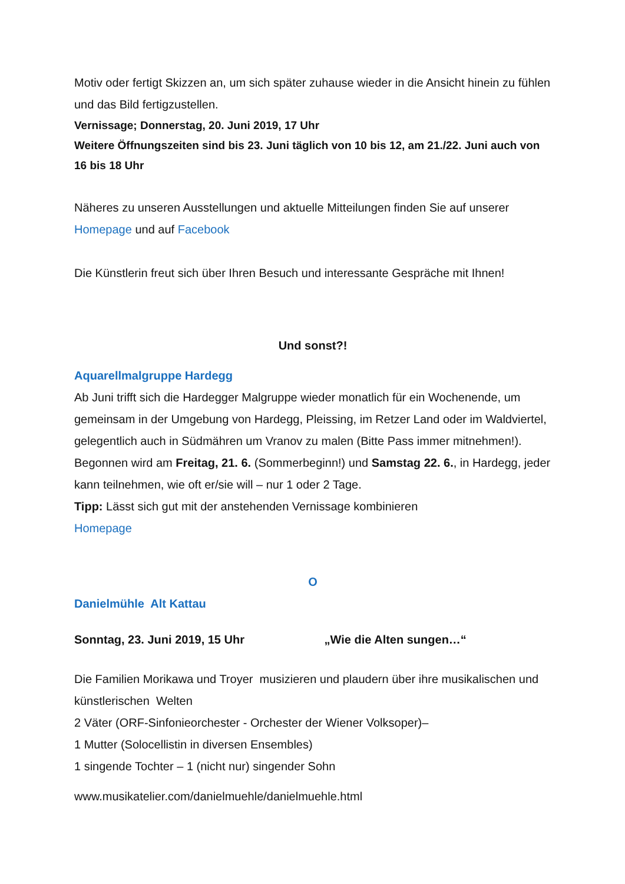Motiv oder fertigt Skizzen an, um sich später zuhause wieder in die Ansicht hinein zu fühlen und das Bild fertigzustellen.
Vernissage; Donnerstag, 20. Juni 2019, 17 Uhr
Weitere Öffnungszeiten sind bis 23. Juni täglich von 10 bis 12, am 21./22. Juni auch von 16 bis 18 Uhr
Näheres zu unseren Ausstellungen und aktuelle Mitteilungen finden Sie auf unserer Homepage und auf Facebook
Die Künstlerin freut sich über Ihren Besuch und interessante Gespräche mit Ihnen!
Und sonst?!
Aquarellmalgruppe Hardegg
Ab Juni trifft sich die Hardegger Malgruppe wieder monatlich für ein Wochenende, um gemeinsam in der Umgebung von Hardegg, Pleissing, im Retzer Land oder im Waldviertel, gelegentlich auch in Südmähren um Vranov zu malen (Bitte Pass immer mitnehmen!).
Begonnen wird am Freitag, 21. 6. (Sommerbeginn!) und Samstag 22. 6., in Hardegg, jeder kann teilnehmen, wie oft er/sie will – nur 1 oder 2 Tage.
Tipp: Lässt sich gut mit der anstehenden Vernissage kombinieren
Homepage
O
Danielmühle Alt Kattau
Sonntag, 23. Juni 2019, 15 Uhr „Wie die Alten sungen…“
Die Familien Morikawa und Troyer musizieren und plaudern über ihre musikalischen und künstlerischen Welten
2 Väter (ORF-Sinfonieorchester - Orchester der Wiener Volksoper)–
1 Mutter (Solocellistin in diversen Ensembles)
1 singende Tochter – 1 (nicht nur) singender Sohn
www.musikatelier.com/danielmuehle/danielmuehle.html